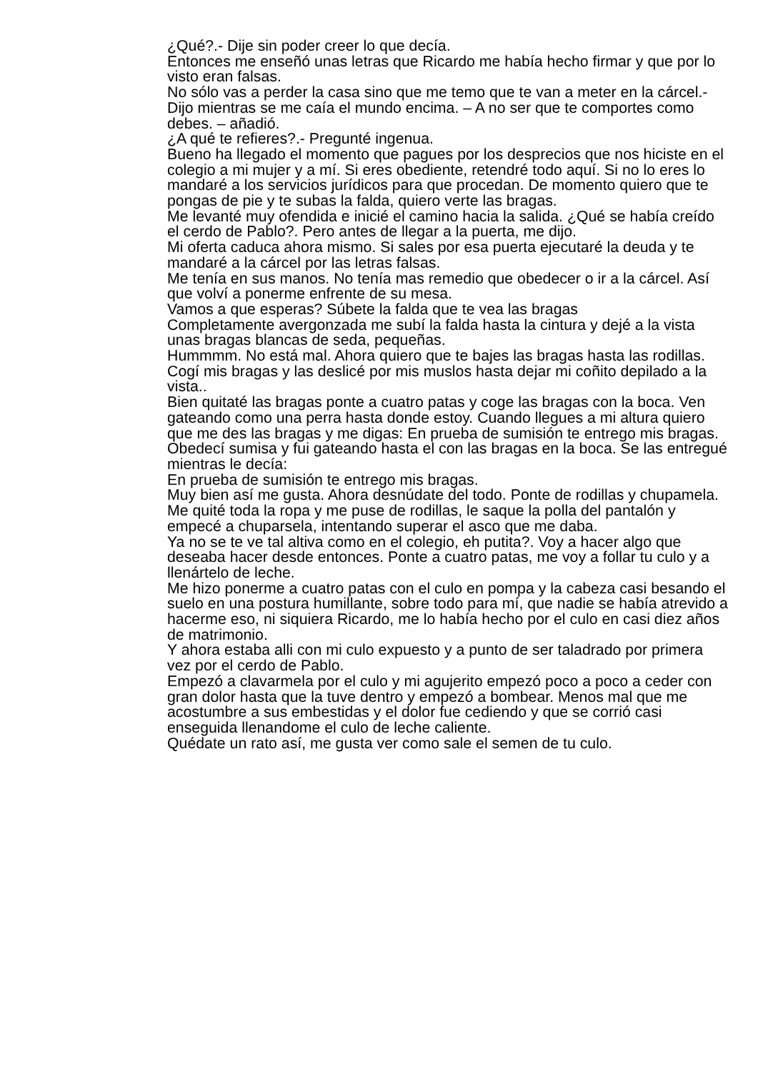¿Qué?.- Dije sin poder creer lo que decía.
Entonces me enseñó unas letras que Ricardo me había hecho firmar y que por lo visto eran falsas.
No sólo vas a perder la casa sino que me temo que te van a meter en la cárcel.- Dijo mientras se me caía el mundo encima. – A no ser que te comportes como debes. – añadió.
¿A qué te refieres?.- Pregunté ingenua.
Bueno ha llegado el momento que pagues por los desprecios que nos hiciste en el colegio a mi mujer y a mí. Si eres obediente, retendré todo aquí. Si no lo eres lo mandaré a los servicios jurídicos para que procedan. De momento quiero que te pongas de pie y te subas la falda, quiero verte las bragas.
Me levanté muy ofendida e inicié el camino hacia la salida. ¿Qué se había creído el cerdo de Pablo?. Pero antes de llegar a la puerta, me dijo.
Mi oferta caduca ahora mismo. Si sales por esa puerta ejecutaré la deuda y te mandaré a la cárcel por las letras falsas.
Me tenía en sus manos. No tenía mas remedio que obedecer o ir a la cárcel. Así que volví a ponerme enfrente de su mesa.
Vamos a que esperas? Súbete la falda que te vea las bragas
Completamente avergonzada me subí la falda hasta la cintura y dejé a la vista unas bragas blancas de seda, pequeñas.
Hummmm. No está mal. Ahora quiero que te bajes las bragas hasta las rodillas.
Cogí mis bragas y las deslicé por mis muslos hasta dejar mi coñito depilado a la vista..
Bien quitaté las bragas ponte a cuatro patas y coge las bragas con la boca. Ven gateando como una perra hasta donde estoy. Cuando llegues a mi altura quiero que me des las bragas y me digas: En prueba de sumisión te entrego mis bragas.
Obedecí sumisa y fui gateando hasta el con las bragas en la boca. Se las entregué mientras le decía:
En prueba de sumisión te entrego mis bragas.
Muy bien así me gusta. Ahora desnúdate del todo. Ponte de rodillas y chupamela.
Me quité toda la ropa y me puse de rodillas, le saque la polla del pantalón y empecé a chuparsela, intentando superar el asco que me daba.
Ya no se te ve tal altiva como en el colegio, eh putita?. Voy a hacer algo que deseaba hacer desde entonces. Ponte a cuatro patas, me voy a follar tu culo y a llenártelo de leche.
Me hizo ponerme a cuatro patas con el culo en pompa y la cabeza casi besando el suelo en una postura humillante, sobre todo para mí, que nadie se había atrevido a hacerme eso, ni siquiera Ricardo, me lo había hecho por el culo en casi diez años de matrimonio.
Y ahora estaba alli con mi culo expuesto y a punto de ser taladrado por primera vez por el cerdo de Pablo.
Empezó a clavarmela por el culo y mi agujerito empezó poco a poco a ceder con gran dolor hasta que la tuve dentro y empezó a bombear. Menos mal que me acostumbre a sus embestidas y el dolor fue cediendo y que se corrió casi enseguida llenandome el culo de leche caliente.
Quédate un rato así, me gusta ver como sale el semen de tu culo.